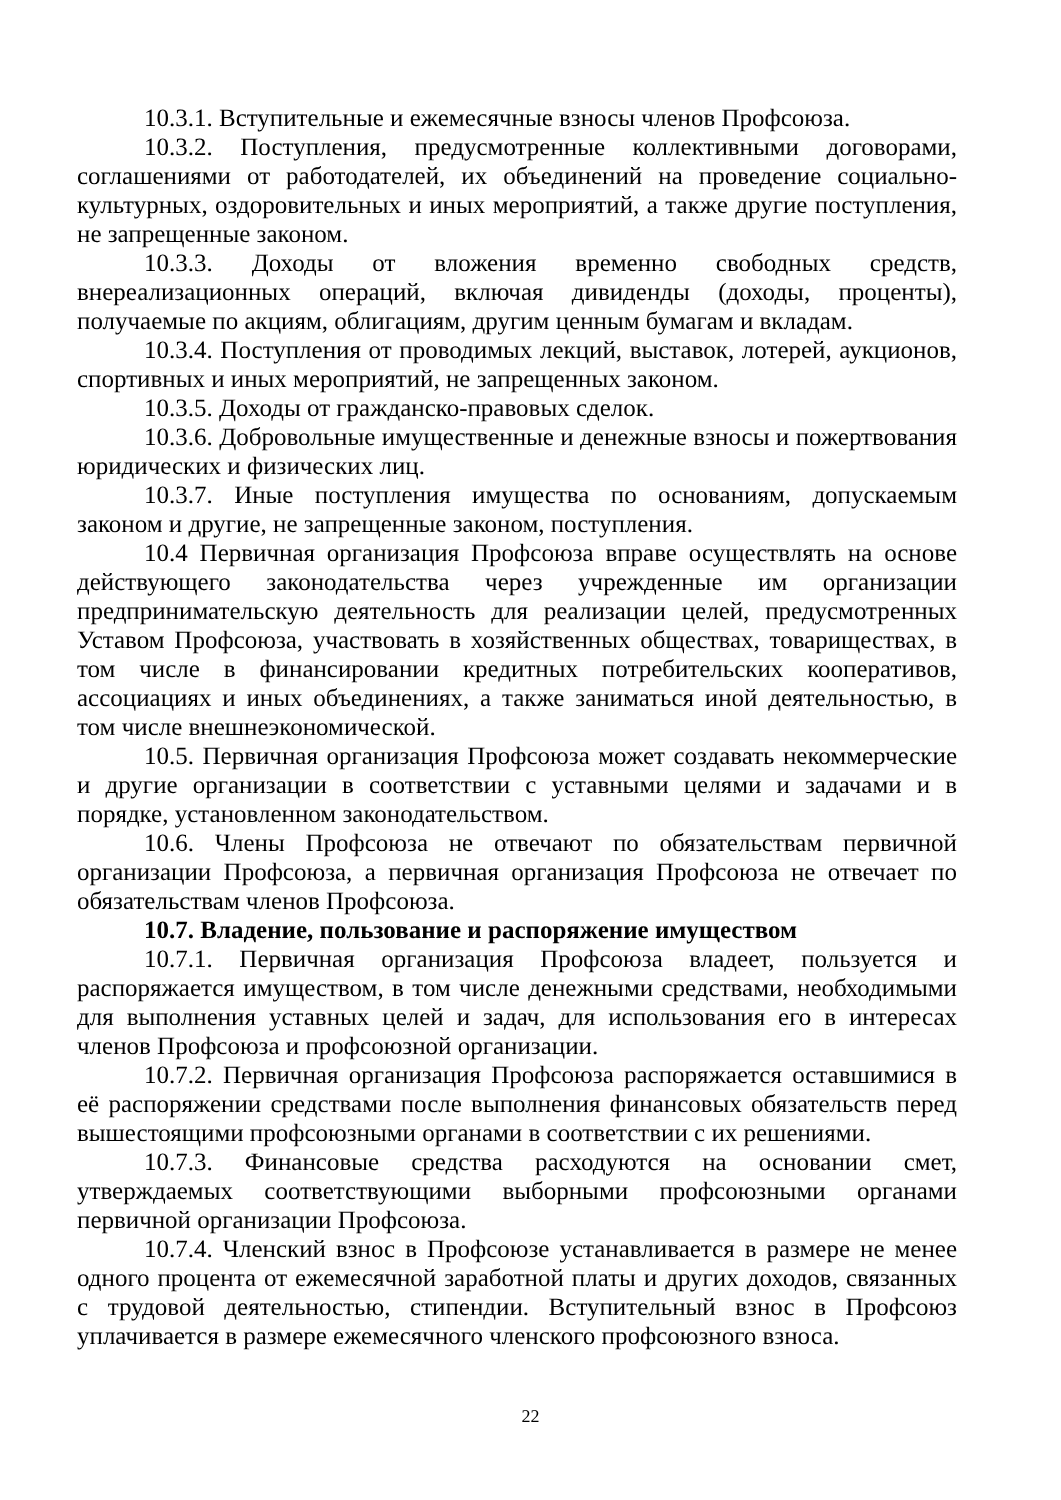10.3.1. Вступительные и ежемесячные взносы членов Профсоюза.
10.3.2. Поступления, предусмотренные коллективными договорами, соглашениями от работодателей, их объединений на проведение социально-культурных, оздоровительных и иных мероприятий, а также другие поступления, не запрещенные законом.
10.3.3. Доходы от вложения временно свободных средств, внереализационных операций, включая дивиденды (доходы, проценты), получаемые по акциям, облигациям, другим ценным бумагам и вкладам.
10.3.4. Поступления от проводимых лекций, выставок, лотерей, аукционов, спортивных и иных мероприятий, не запрещенных законом.
10.3.5. Доходы от гражданско-правовых сделок.
10.3.6. Добровольные имущественные и денежные взносы и пожертвования юридических и физических лиц.
10.3.7. Иные поступления имущества по основаниям, допускаемым законом и другие, не запрещенные законом, поступления.
10.4 Первичная организация Профсоюза вправе осуществлять на основе действующего законодательства через учрежденные им организации предпринимательскую деятельность для реализации целей, предусмотренных Уставом Профсоюза, участвовать в хозяйственных обществах, товариществах, в том числе в финансировании кредитных потребительских кооперативов, ассоциациях и иных объединениях, а также заниматься иной деятельностью, в том числе внешнеэкономической.
10.5. Первичная организация Профсоюза может создавать некоммерческие и другие организации в соответствии с уставными целями и задачами и в порядке, установленном законодательством.
10.6. Члены Профсоюза не отвечают по обязательствам первичной организации Профсоюза, а первичная организация Профсоюза не отвечает по обязательствам членов Профсоюза.
10.7. Владение, пользование и распоряжение имуществом
10.7.1. Первичная организация Профсоюза владеет, пользуется и распоряжается имуществом, в том числе денежными средствами, необходимыми для выполнения уставных целей и задач, для использования его в интересах членов Профсоюза и профсоюзной организации.
10.7.2. Первичная организация Профсоюза распоряжается оставшимися в её распоряжении средствами после выполнения финансовых обязательств перед вышестоящими профсоюзными органами в соответствии с их решениями.
10.7.3. Финансовые средства расходуются на основании смет, утверждаемых соответствующими выборными профсоюзными органами первичной организации Профсоюза.
10.7.4. Членский взнос в Профсоюзе устанавливается в размере не менее одного процента от ежемесячной заработной платы и других доходов, связанных с трудовой деятельностью, стипендии. Вступительный взнос в Профсоюз уплачивается в размере ежемесячного членского профсоюзного взноса.
22